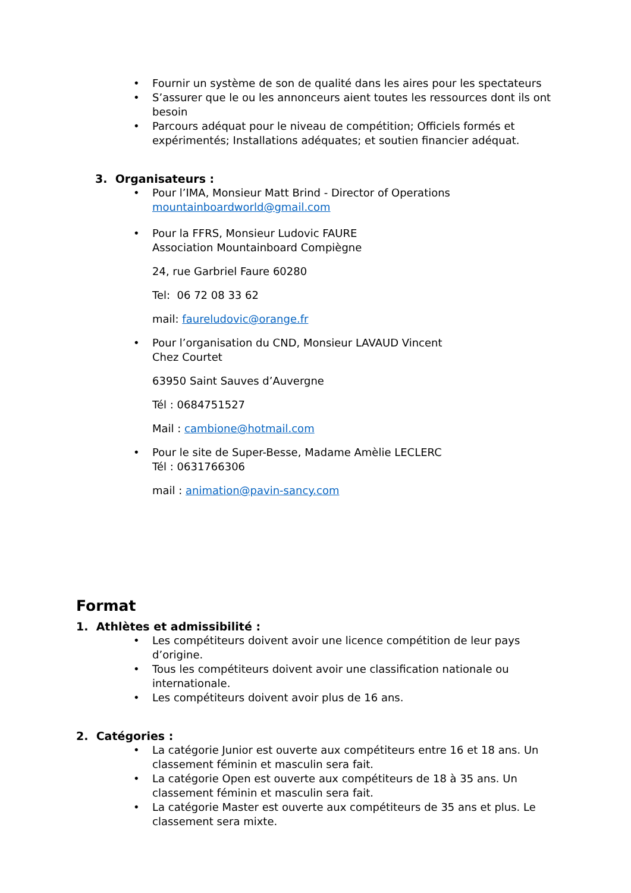• Fournir un système de son de qualité dans les aires pour les spectateurs
• S’assurer que le ou les annonceurs aient toutes les ressources dont ils ont besoin
• Parcours adéquat pour le niveau de compétition; Officiels formés et expérimentés; Installations adéquates; et soutien financier adéquat.
3. Organisateurs :
• Pour l’IMA, Monsieur Matt Brind - Director of Operations
mountainboardworld@gmail.com
• Pour la FFRS, Monsieur Ludovic FAURE
Association Mountainboard Compiègne
24, rue Garbriel Faure 60280
Tel: 06 72 08 33 62
mail: faureludovic@orange.fr
• Pour l’organisation du CND, Monsieur LAVAUD Vincent
Chez Courtet
63950 Saint Sauves d’Auvergne
Tél : 0684751527
Mail : cambione@hotmail.com
• Pour le site de Super-Besse, Madame Amèlie LECLERC
Tél : 0631766306
mail : animation@pavin-sancy.com
Format
1. Athlètes et admissibilité :
• Les compétiteurs doivent avoir une licence compétition de leur pays d’origine.
• Tous les compétiteurs doivent avoir une classification nationale ou internationale.
• Les compétiteurs doivent avoir plus de 16 ans.
2. Catégories :
• La catégorie Junior est ouverte aux compétiteurs entre 16 et 18 ans. Un classement féminin et masculin sera fait.
• La catégorie Open est ouverte aux compétiteurs de 18 à 35 ans. Un classement féminin et masculin sera fait.
• La catégorie Master est ouverte aux compétiteurs de 35 ans et plus. Le classement sera mixte.